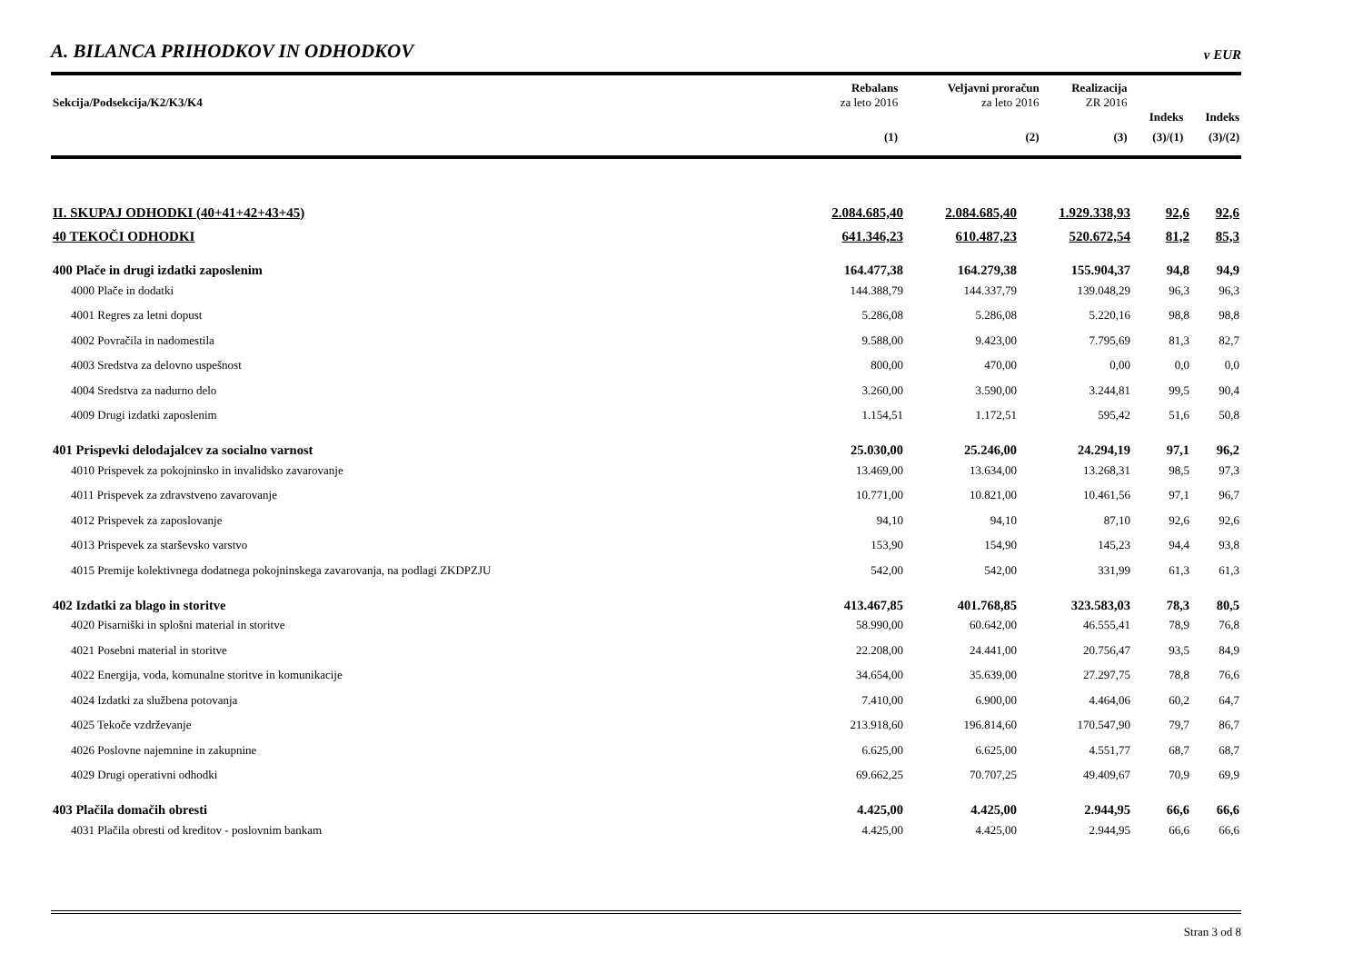A. BILANCA PRIHODKOV IN ODHODKOV
v EUR
| | Rebalans | Veljavni proračun | Realizacija | | |
| --- | --- | --- | --- | --- | --- |
| Sekcija/Podsekcija/K2/K3/K4 | za leto 2016 | za leto 2016 | ZR 2016 | | |
| | | | | Indeks | Indeks |
| | (1) | (2) | (3) | (3)/(1) | (3)/(2) |
| II. SKUPAJ ODHODKI (40+41+42+43+45) | 2.084.685,40 | 2.084.685,40 | 1.929.338,93 | 92,6 | 92,6 |
| 40 TEKOČI ODHODKI | 641.346,23 | 610.487,23 | 520.672,54 | 81,2 | 85,3 |
| 400 Plače in drugi izdatki zaposlenim | 164.477,38 | 164.279,38 | 155.904,37 | 94,8 | 94,9 |
| 4000 Plače in dodatki | 144.388,79 | 144.337,79 | 139.048,29 | 96,3 | 96,3 |
| 4001 Regres za letni dopust | 5.286,08 | 5.286,08 | 5.220,16 | 98,8 | 98,8 |
| 4002 Povračila in nadomestila | 9.588,00 | 9.423,00 | 7.795,69 | 81,3 | 82,7 |
| 4003 Sredstva za delovno uspešnost | 800,00 | 470,00 | 0,00 | 0,0 | 0,0 |
| 4004 Sredstva za nadurno delo | 3.260,00 | 3.590,00 | 3.244,81 | 99,5 | 90,4 |
| 4009 Drugi izdatki zaposlenim | 1.154,51 | 1.172,51 | 595,42 | 51,6 | 50,8 |
| 401 Prispevki delodajalcev za socialno varnost | 25.030,00 | 25.246,00 | 24.294,19 | 97,1 | 96,2 |
| 4010 Prispevek za pokojninsko in invalidsko zavarovanje | 13.469,00 | 13.634,00 | 13.268,31 | 98,5 | 97,3 |
| 4011 Prispevek za zdravstveno zavarovanje | 10.771,00 | 10.821,00 | 10.461,56 | 97,1 | 96,7 |
| 4012 Prispevek za zaposlovanje | 94,10 | 94,10 | 87,10 | 92,6 | 92,6 |
| 4013 Prispevek za starševsko varstvo | 153,90 | 154,90 | 145,23 | 94,4 | 93,8 |
| 4015 Premije kolektivnega dodatnega pokojninskega zavarovanja, na podlagi ZKDPZJU | 542,00 | 542,00 | 331,99 | 61,3 | 61,3 |
| 402 Izdatki za blago in storitve | 413.467,85 | 401.768,85 | 323.583,03 | 78,3 | 80,5 |
| 4020 Pisarniški in splošni material in storitve | 58.990,00 | 60.642,00 | 46.555,41 | 78,9 | 76,8 |
| 4021 Posebni material in storitve | 22.208,00 | 24.441,00 | 20.756,47 | 93,5 | 84,9 |
| 4022 Energija, voda, komunalne storitve in komunikacije | 34.654,00 | 35.639,00 | 27.297,75 | 78,8 | 76,6 |
| 4024 Izdatki za službena potovanja | 7.410,00 | 6.900,00 | 4.464,06 | 60,2 | 64,7 |
| 4025 Tekoče vzdrževanje | 213.918,60 | 196.814,60 | 170.547,90 | 79,7 | 86,7 |
| 4026 Poslovne najemnine in zakupnine | 6.625,00 | 6.625,00 | 4.551,77 | 68,7 | 68,7 |
| 4029 Drugi operativni odhodki | 69.662,25 | 70.707,25 | 49.409,67 | 70,9 | 69,9 |
| 403 Plačila domačih obresti | 4.425,00 | 4.425,00 | 2.944,95 | 66,6 | 66,6 |
| 4031 Plačila obresti od kreditov - poslovnim bankam | 4.425,00 | 4.425,00 | 2.944,95 | 66,6 | 66,6 |
Stran 3 od 8